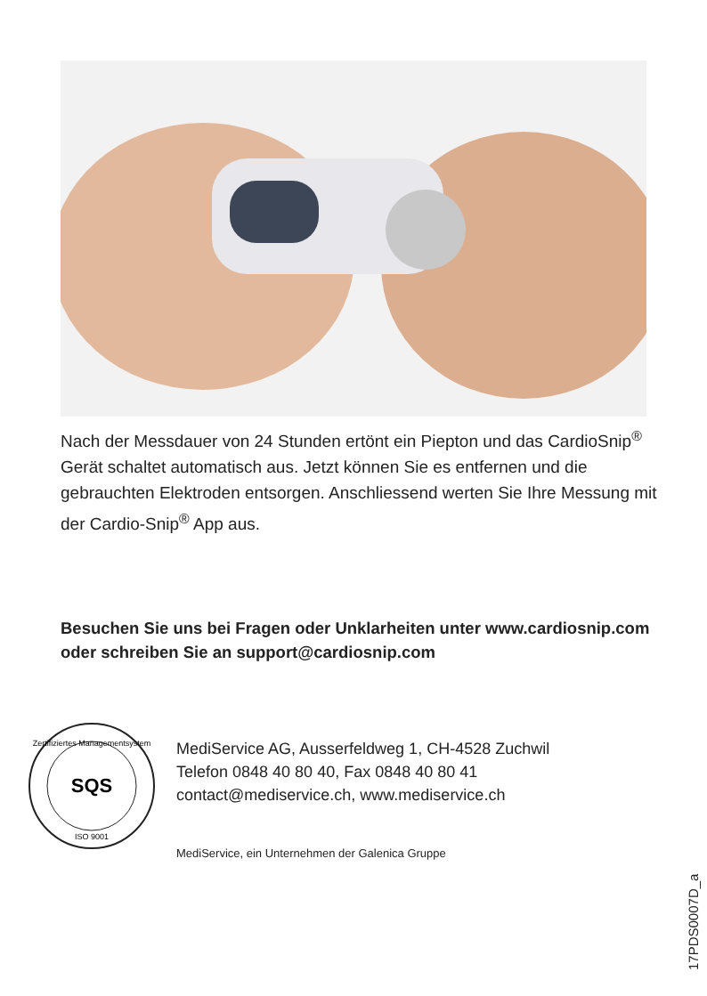Nach der Messdauer von 24 Stunden ertönt ein Piepton und das CardioSnip<sup>®</sup> Gerät schaltet automatisch aus. Jetzt können Sie es entfernen und die gebrauchten Elektroden entsorgen. Anschliessend werten Sie Ihre Messung mit der Cardio-Snip<sup>®</sup> App aus.
Besuchen Sie uns bei Fragen oder Unklarheiten unter www.cardiosnip.com oder schreiben Sie an support@cardiosnip.com
SQS
Zertifiziertes Managementsystem
ISO 9001
MediService AG, Ausserfeldweg 1, CH-4528 Zuchwil
Telefon 0848 40 80 40, Fax 0848 40 80 41
contact@mediservice.ch, www.mediservice.ch
MediService, ein Unternehmen der Galenica Gruppe
17PDS0007D_a